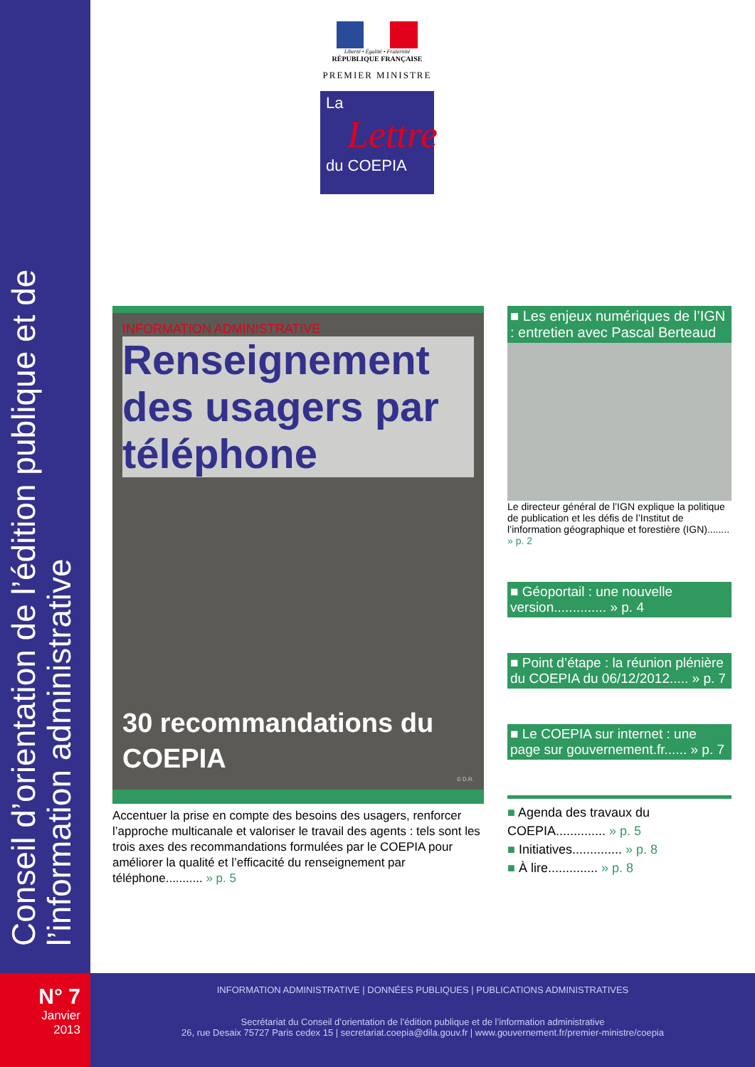Conseil d’orientation de l’édition publique et de l’information administrative
Liberté • Égalité • Fraternité
RÉPUBLIQUE FRANÇAISE
PREMIER MINISTRE
La
Lettre
du COEPIA
INFORMATION ADMINISTRATIVE
Renseignement des usagers par téléphone
30 recommandations du COEPIA
© D.R.
Accentuer la prise en compte des besoins des usagers, renforcer l’approche multicanale et valoriser le travail des agents : tels sont les trois axes des recommandations formulées par le COEPIA pour améliorer la qualité et l’efficacité du renseignement par téléphone........... » p. 5
■ Les enjeux numériques de l’IGN : entretien avec Pascal Berteaud
Le directeur général de l’IGN explique la politique de publication et les défis de l’Institut de l’information géographique et forestière (IGN)........ » p. 2
■ Géoportail : une nouvelle version.............. » p. 4
■ Point d’étape : la réunion plénière du COEPIA du 06/12/2012..... » p. 7
■ Le COEPIA sur internet : une page sur gouvernement.fr...... » p. 7
■ Agenda des travaux du COEPIA.............. » p. 5
■ Initiatives.............. » p. 8
■ À lire.............. » p. 8
N° 7
Janvier
2013
INFORMATION ADMINISTRATIVE | DONNÉES PUBLIQUES | PUBLICATIONS ADMINISTRATIVES
Secrétariat du Conseil d’orientation de l’édition publique et de l’information administrative
26, rue Desaix 75727 Paris cedex 15 | secretariat.coepia@dila.gouv.fr | www.gouvernement.fr/premier-ministre/coepia